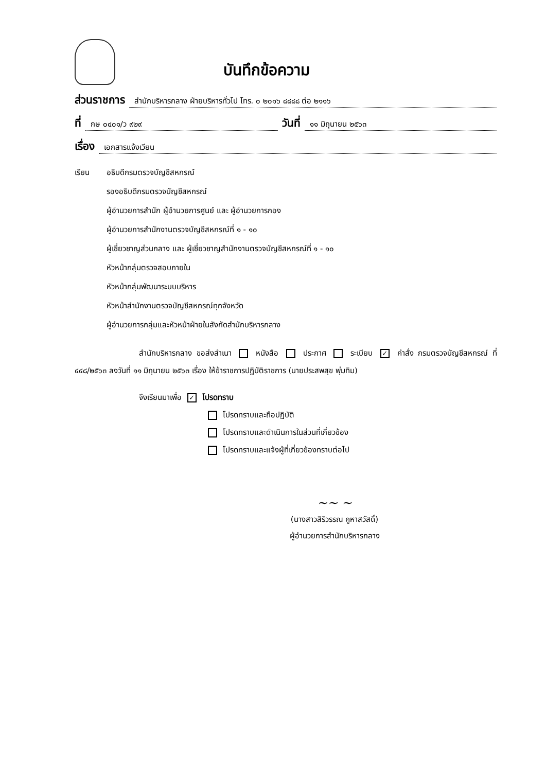บันทึกข้อความ
ส่วนราชการ สำนักบริหารกลาง ฝ่ายบริหารทั่วไป โทร. ๐ ๒๐๑๖ ๘๘๘๘ ต่อ ๒๑๑๖
ที่ กษ ๐๔๐๑/ว ๙๒๙ วันที่ ๑๑ มิถุนายน ๒๕๖๓
เรื่อง เอกสารแจ้งเวียน
เรียน อธิบดีกรมตรวจบัญชีสหกรณ์
รองอธิบดีกรมตรวจบัญชีสหกรณ์
ผู้อำนวยการสำนัก ผู้อำนวยการศูนย์ และ ผู้อำนวยการกอง
ผู้อำนวยการสำนักงานตรวจบัญชีสหกรณ์ที่ ๑ - ๑๐
ผู้เชี่ยวชาญส่วนกลาง และ ผู้เชี่ยวชาญสำนักงานตรวจบัญชีสหกรณ์ที่ ๑ - ๑๐
หัวหน้ากลุ่มตรวจสอบภายใน
หัวหน้ากลุ่มพัฒนาระบบบริหาร
หัวหน้าสำนักงานตรวจบัญชีสหกรณ์ทุกจังหวัด
ผู้อำนวยการกลุ่มและหัวหน้าฝ่ายในสังกัดสำนักบริหารกลาง
สำนักบริหารกลาง ขอส่งสำเนา หนังสือ ประกาศ ระเบียบ ✓ คำสั่ง กรมตรวจบัญชีสหกรณ์ ที่ ๔๔๘/๒๕๖๓ ลงวันที่ ๑๑ มิถุนายน ๒๕๖๓ เรื่อง ให้ข้าราชการปฏิบัติราชการ (นายประสพสุข พุ่มทิม)
จึงเรียนมาเพื่อ ✓ โปรดทราบ
โปรดทราบและถือปฏิบัติ
โปรดทราบและดำเนินการในส่วนที่เกี่ยวข้อง
โปรดทราบและแจ้งผู้ที่เกี่ยวข้องทราบต่อไป
~~ ~
(นางสาวสิริวรรณ คูหาสวัสดิ์)
ผู้อำนวยการสำนักบริหารกลาง